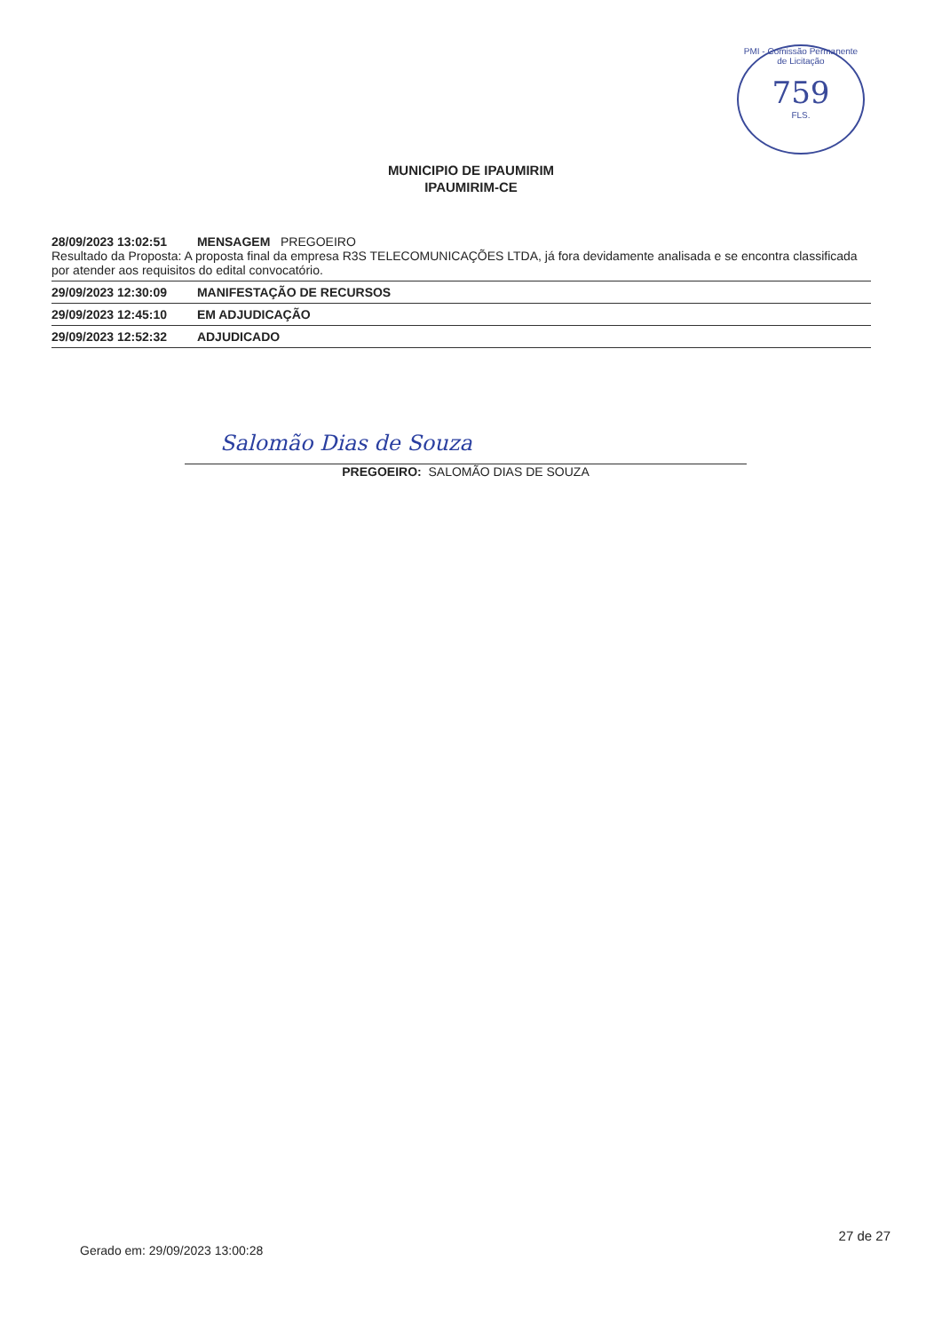PMI - Comissão Permanente de Licitação
759
FLS.
MUNICIPIO DE IPAUMIRIM
IPAUMIRIM-CE
28/09/2023 13:02:51 MENSAGEM PREGOEIRO
Resultado da Proposta: A proposta final da empresa R3S TELECOMUNICAÇÕES LTDA, já fora devidamente analisada e se encontra classificada por atender aos requisitos do edital convocatório.
29/09/2023 12:30:09 MANIFESTAÇÃO DE RECURSOS
29/09/2023 12:45:10 EM ADJUDICAÇÃO
29/09/2023 12:52:32 ADJUDICADO
Salomão Dias de Souza
PREGOEIRO: SALOMÃO DIAS DE SOUZA
27 de 27
Gerado em: 29/09/2023 13:00:28